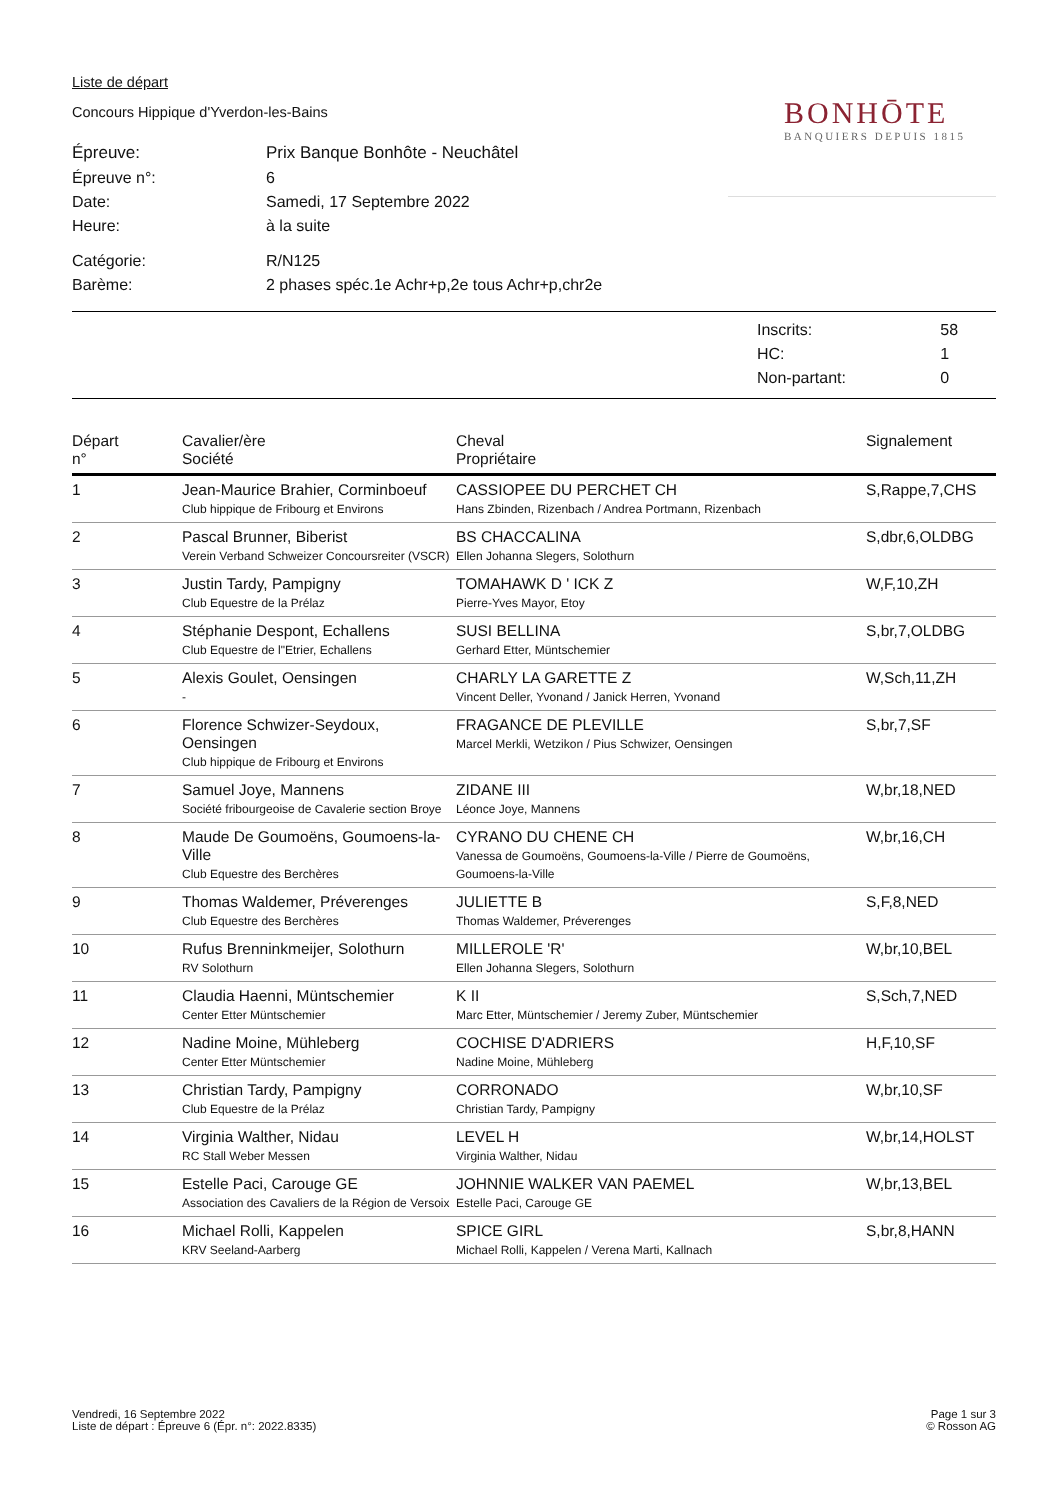Liste de départ
Concours Hippique d'Yverdon-les-Bains
| Épreuve: | Prix Banque Bonhôte - Neuchâtel |
| Épreuve n°: | 6 |
| Date: | Samedi, 17 Septembre 2022 |
| Heure: | à la suite |
| Catégorie: | R/N125 |
| Barème: | 2 phases spéc.1e Achr+p,2e tous Achr+p,chr2e |
| Inscrits: | 58 |
| HC: | 1 |
| Non-partant: | 0 |
| Départ n° | Cavalier/ère Société | Cheval Propriétaire | Signalement |
| --- | --- | --- | --- |
| 1 | Jean-Maurice Brahier, Corminboeuf Club hippique de Fribourg et Environs | CASSIOPEE DU PERCHET CH Hans Zbinden, Rizenbach / Andrea Portmann, Rizenbach | S,Rappe,7,CHS |
| 2 | Pascal Brunner, Biberist Verein Verband Schweizer Concoursreiter (VSCR) | BS CHACCALINA Ellen Johanna Slegers, Solothurn | S,dbr,6,OLDBG |
| 3 | Justin Tardy, Pampigny Club Equestre de la Prélaz | TOMAHAWK D ' ICK Z Pierre-Yves Mayor, Etoy | W,F,10,ZH |
| 4 | Stéphanie Despont, Echallens Club Equestre de l"Etrier, Echallens | SUSI BELLINA Gerhard Etter, Müntschemier | S,br,7,OLDBG |
| 5 | Alexis Goulet, Oensingen - | CHARLY LA GARETTE Z Vincent Deller, Yvonand / Janick Herren, Yvonand | W,Sch,11,ZH |
| 6 | Florence Schwizer-Seydoux, Oensingen Club hippique de Fribourg et Environs | FRAGANCE DE PLEVILLE Marcel Merkli, Wetzikon / Pius Schwizer, Oensingen | S,br,7,SF |
| 7 | Samuel Joye, Mannens Société fribourgeoise de Cavalerie section Broye | ZIDANE III Léonce Joye, Mannens | W,br,18,NED |
| 8 | Maude De Goumoëns, Goumoens-la-Ville Club Equestre des Berchères | CYRANO DU CHENE CH Vanessa de Goumoëns, Goumoens-la-Ville / Pierre de Goumoëns, Goumoens-la-Ville | W,br,16,CH |
| 9 | Thomas Waldemer, Préverenges Club Equestre des Berchères | JULIETTE B Thomas Waldemer, Préverenges | S,F,8,NED |
| 10 | Rufus Brenninkmeijer, Solothurn RV Solothurn | MILLEROLE 'R' Ellen Johanna Slegers, Solothurn | W,br,10,BEL |
| 11 | Claudia Haenni, Müntschemier Center Etter Müntschemier | K II Marc Etter, Müntschemier / Jeremy Zuber, Müntschemier | S,Sch,7,NED |
| 12 | Nadine Moine, Mühleberg Center Etter Müntschemier | COCHISE D'ADRIERS Nadine Moine, Mühleberg | H,F,10,SF |
| 13 | Christian Tardy, Pampigny Club Equestre de la Prélaz | CORRONADO Christian Tardy, Pampigny | W,br,10,SF |
| 14 | Virginia Walther, Nidau RC Stall Weber Messen | LEVEL H Virginia Walther, Nidau | W,br,14,HOLST |
| 15 | Estelle Paci, Carouge GE Association des Cavaliers de la Région de Versoix | JOHNNIE WALKER VAN PAEMEL Estelle Paci, Carouge GE | W,br,13,BEL |
| 16 | Michael Rolli, Kappelen KRV Seeland-Aarberg | SPICE GIRL Michael Rolli, Kappelen / Verena Marti, Kallnach | S,br,8,HANN |
BONHŌTE
BANQUIERS DEPUIS 1815
Vendredi, 16 Septembre 2022
Liste de départ : Épreuve 6 (Épr. n°: 2022.8335)
Page 1 sur 3
© Rosson AG